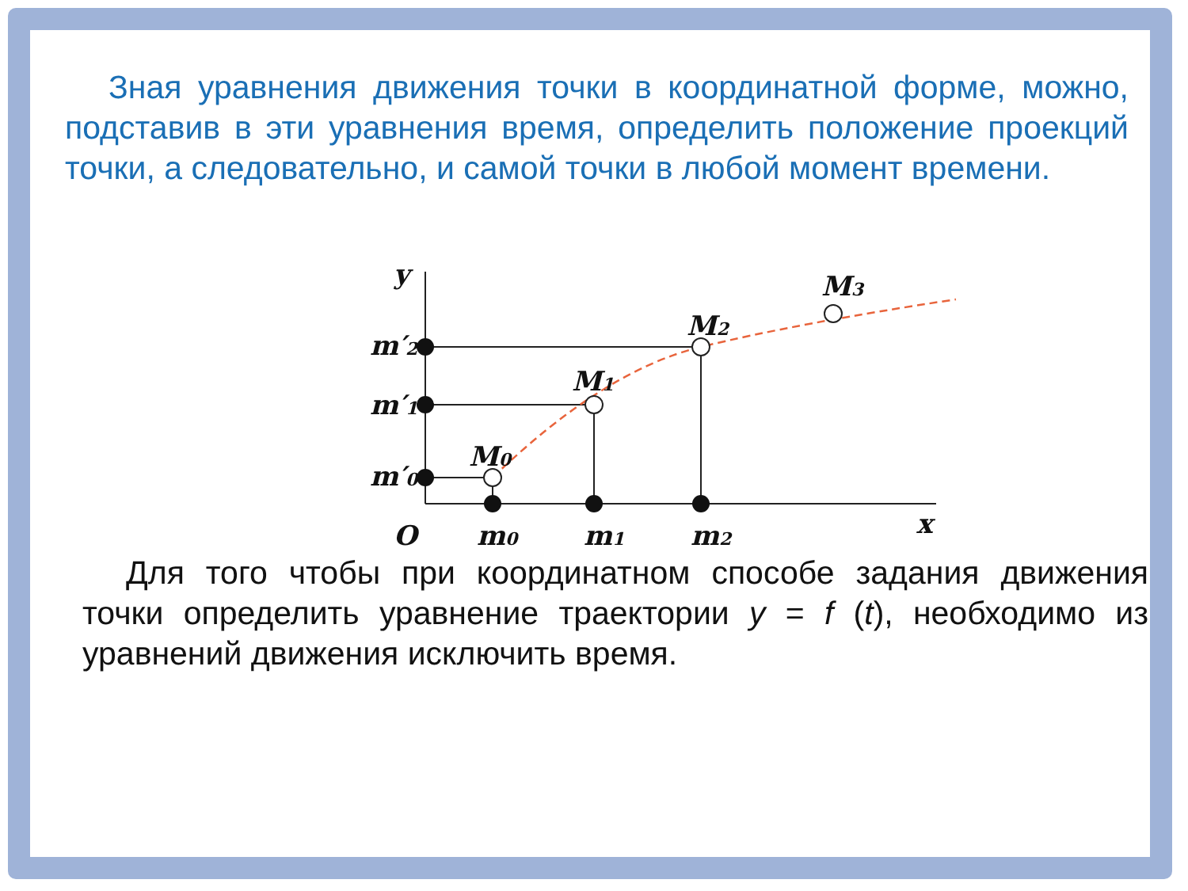Зная уравнения движения точки в координатной форме, можно, подставив в эти уравнения время, определить положение проекций точки, а следовательно, и самой точки в любой момент времени.
y
m′2
m′1
m′0
M0
M1
M2
M3
O
m0
m1
m2
x
Для того чтобы при координатном способе задания движения точки определить уравнение траектории y = f (t), необходимо из уравнений движения исключить время.